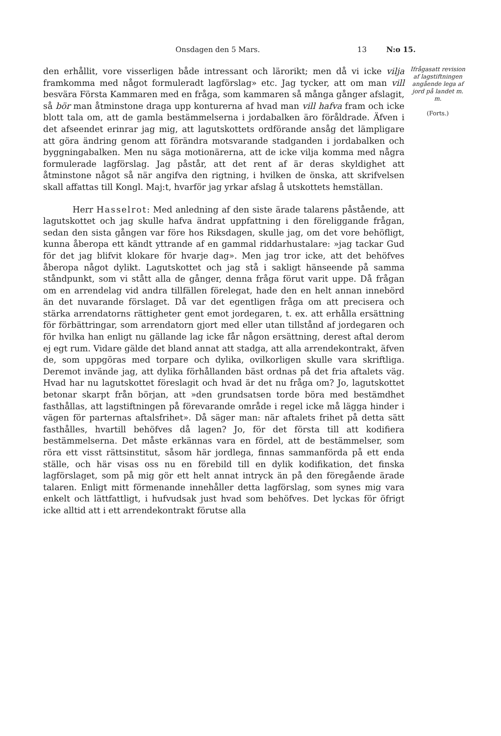Onsdagen den 5 Mars. 13 N:o 15.
den erhållit, vore visserligen både intressant och lärorikt; men då vi icke vilja framkomma med något formuleradt lagförslag» etc. Jag tycker, att om man vill besvära Första Kammaren med en fråga, som kammaren så många gånger afslagit, så bör man åtminstone draga upp konturerna af hvad man vill hafva fram och icke blott tala om, att de gamla bestämmelserna i jordabalken äro föråldrade. Äfven i det afseendet erinrar jag mig, att lagutskottets ordförande ansåg det lämpligare att göra ändring genom att förändra motsvarande stadganden i jordabalken och byggningabalken. Men nu säga motionärerna, att de icke vilja komma med några formulerade lagförslag. Jag påstår, att det rent af är deras skyldighet att åtminstone något så när angifva den rigtning, i hvilken de önska, att skrifvelsen skall affattas till Kongl. Maj:t, hvarför jag yrkar afslag å utskottets hemställan.
Herr Hasselrot: Med anledning af den siste ärade talarens påstående, att lagutskottet och jag skulle hafva ändrat uppfattning i den föreliggande frågan, sedan den sista gången var före hos Riksdagen, skulle jag, om det vore behöfligt, kunna åberopa ett kändt yttrande af en gammal riddarhustalare: »jag tackar Gud för det jag blifvit klokare för hvarje dag». Men jag tror icke, att det behöfves åberopa något dylikt. Lagutskottet och jag stå i sakligt hänseende på samma ståndpunkt, som vi stått alla de gånger, denna fråga förut varit uppe. Då frågan om en arrendelag vid andra tillfällen förelegat, hade den en helt annan innebörd än det nuvarande förslaget. Då var det egentligen fråga om att precisera och stärka arrendatorns rättigheter gent emot jordegaren, t. ex. att erhålla ersättning för förbättringar, som arrendatorn gjort med eller utan tillstånd af jordegaren och för hvilka han enligt nu gällande lag icke får någon ersättning, derest aftal derom ej egt rum. Vidare gälde det bland annat att stadga, att alla arrendekontrakt, äfven de, som uppgöras med torpare och dylika, ovilkorligen skulle vara skriftliga. Deremot invände jag, att dylika förhållanden bäst ordnas på det fria aftalets väg. Hvad har nu lagutskottet föreslagit och hvad är det nu fråga om? Jo, lagutskottet betonar skarpt från början, att »den grundsatsen torde böra med bestämdhet fasthållas, att lagstiftningen på förevarande område i regel icke må lägga hinder i vägen för parternas aftalsfrihet». Då säger man: när aftalets frihet på detta sätt fasthålles, hvartill behöfves då lagen? Jo, för det första till att kodifiera bestämmelserna. Det måste erkännas vara en fördel, att de bestämmelser, som röra ett visst rättsinstitut, såsom här jordlega, finnas sammanförda på ett enda ställe, och här visas oss nu en förebild till en dylik kodifikation, det finska lagförslaget, som på mig gör ett helt annat intryck än på den föregående ärade talaren. Enligt mitt förmenande innehåller detta lagförslag, som synes mig vara enkelt och lättfattligt, i hufvudsak just hvad som behöfves. Det lyckas för öfrigt icke alltid att i ett arrendekontrakt förutse alla
Ifrågasatt revision af lagstiftningen angående lega af jord på landet m. m.
(Forts.)